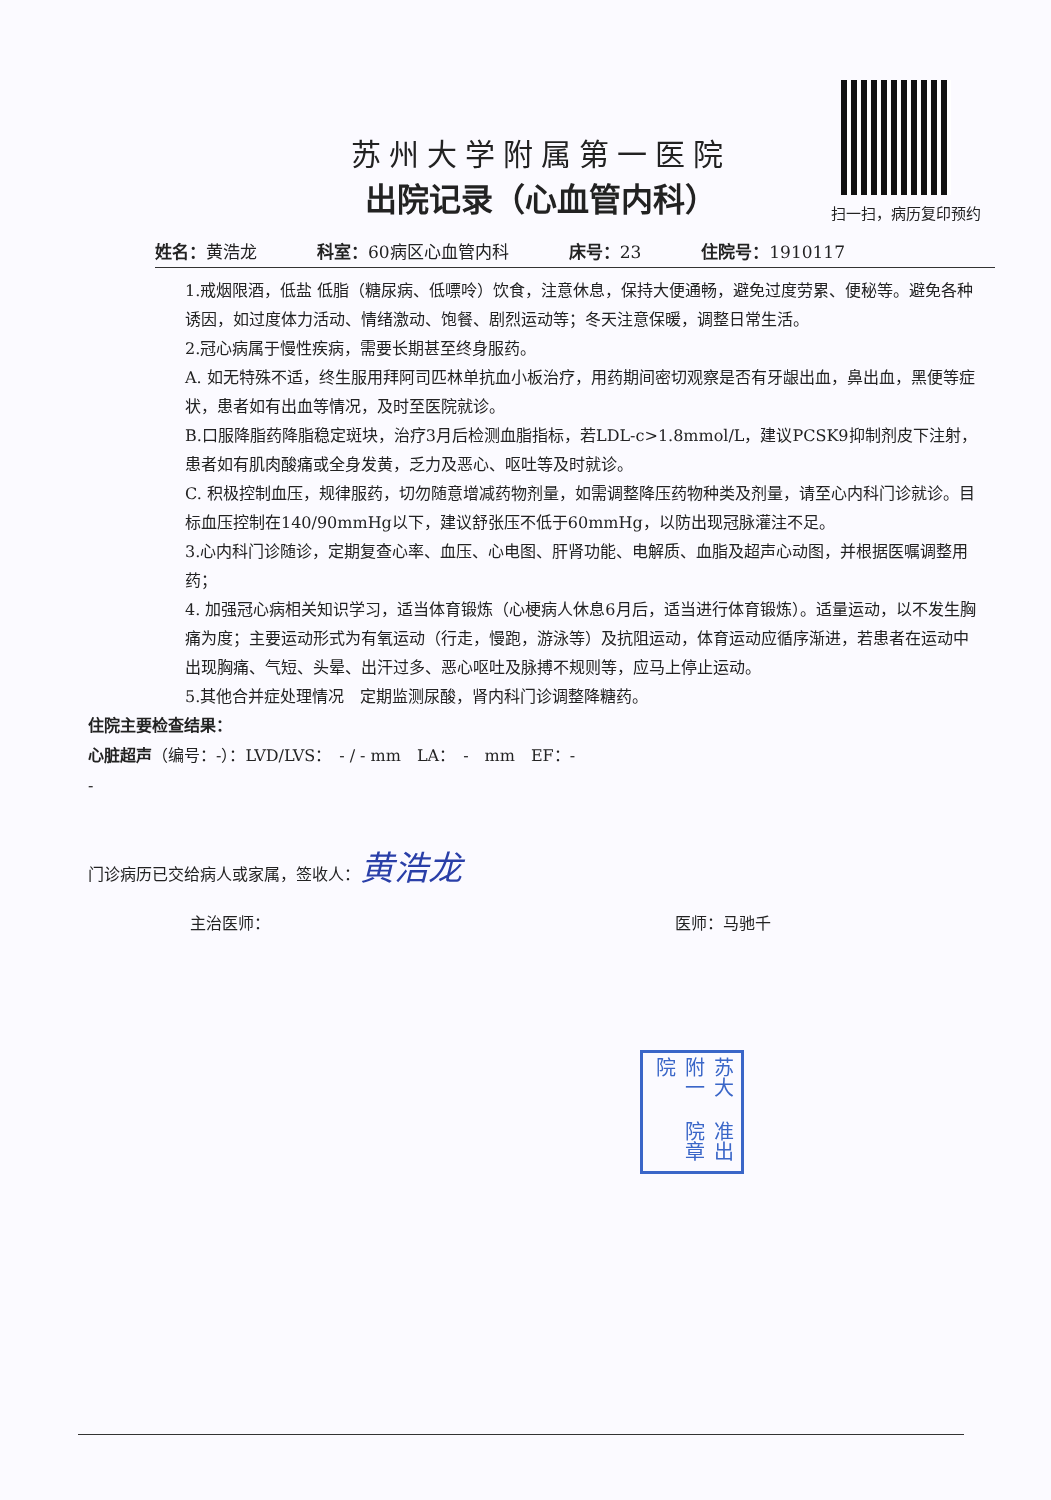扫一扫，病历复印预约
苏州大学附属第一医院
出院记录（心血管内科）
姓名：黄浩龙 科室：60病区心血管内科 床号：23 住院号：1910117
1.戒烟限酒，低盐 低脂（糖尿病、低嘌呤）饮食，注意休息，保持大便通畅，避免过度劳累、便秘等。避免各种诱因，如过度体力活动、情绪激动、饱餐、剧烈运动等；冬天注意保暖，调整日常生活。
2.冠心病属于慢性疾病，需要长期甚至终身服药。
A. 如无特殊不适，终生服用拜阿司匹林单抗血小板治疗，用药期间密切观察是否有牙龈出血，鼻出血，黑便等症状，患者如有出血等情况，及时至医院就诊。
B.口服降脂药降脂稳定斑块，治疗3月后检测血脂指标，若LDL-c>1.8mmol/L，建议PCSK9抑制剂皮下注射，患者如有肌肉酸痛或全身发黄，乏力及恶心、呕吐等及时就诊。
C. 积极控制血压，规律服药，切勿随意增减药物剂量，如需调整降压药物种类及剂量，请至心内科门诊就诊。目标血压控制在140/90mmHg以下，建议舒张压不低于60mmHg，以防出现冠脉灌注不足。
3.心内科门诊随诊，定期复查心率、血压、心电图、肝肾功能、电解质、血脂及超声心动图，并根据医嘱调整用药；
4. 加强冠心病相关知识学习，适当体育锻炼（心梗病人休息6月后，适当进行体育锻炼）。适量运动，以不发生胸痛为度；主要运动形式为有氧运动（行走，慢跑，游泳等）及抗阻运动，体育运动应循序渐进，若患者在运动中出现胸痛、气短、头晕、出汗过多、恶心呕吐及脉搏不规则等，应马上停止运动。
5.其他合并症处理情况　定期监测尿酸，肾内科门诊调整降糖药。
住院主要检查结果：
心脏超声（编号：-）：LVD/LVS：　- / - mm　LA：　-　mm　EF：-
-
门诊病历已交给病人或家属，签收人：黄浩龙
主治医师： 医师：马驰千
苏大附一院 准出院章